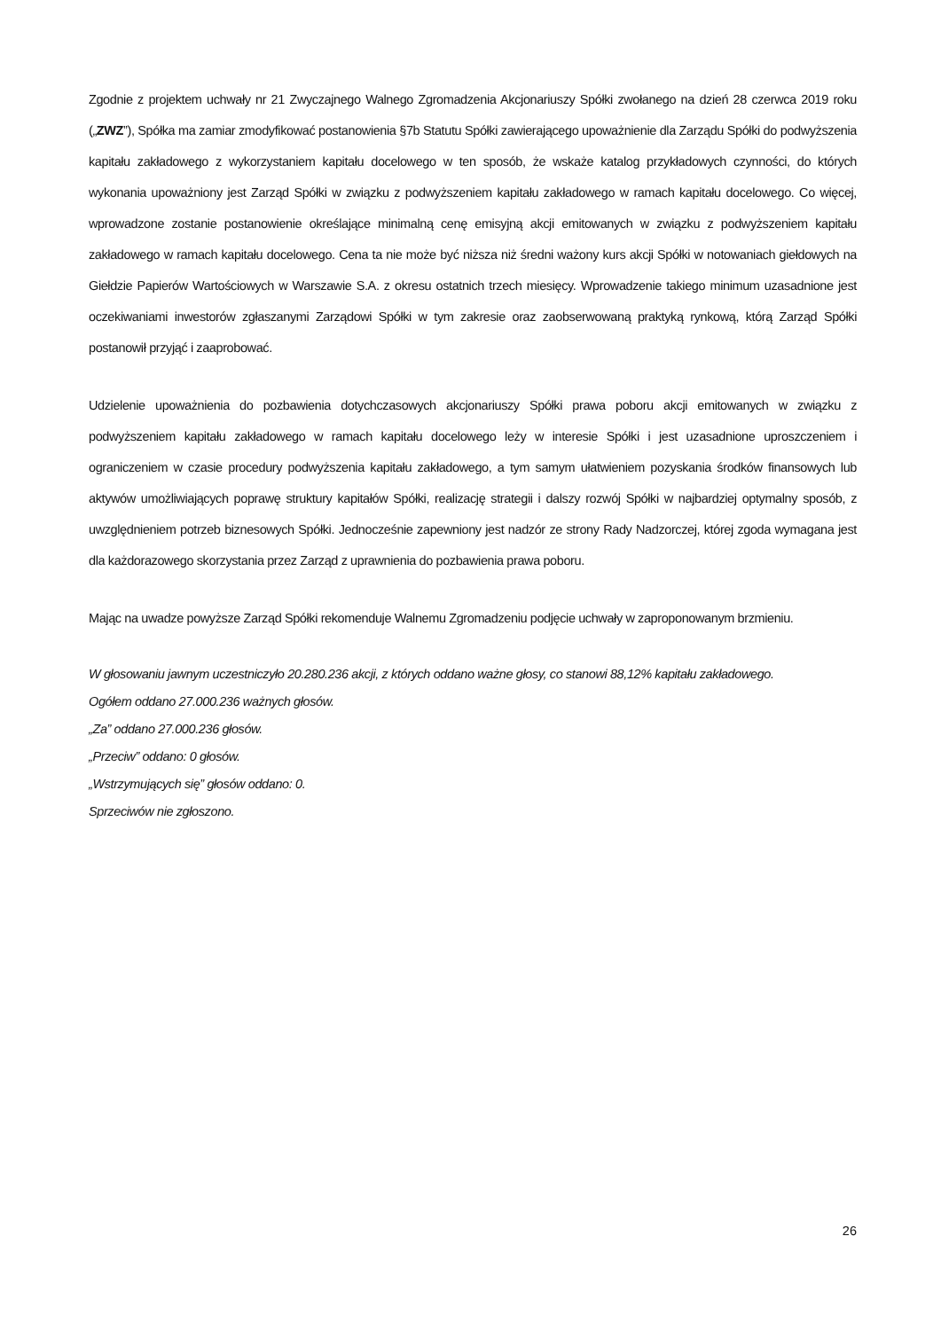Zgodnie z projektem uchwały nr 21 Zwyczajnego Walnego Zgromadzenia Akcjonariuszy Spółki zwołanego na dzień 28 czerwca 2019 roku („ZWZ”), Spółka ma zamiar zmodyfikować postanowienia §7b Statutu Spółki zawierającego upoważnienie dla Zarządu Spółki do podwyższenia kapitału zakładowego z wykorzystaniem kapitału docelowego w ten sposób, że wskaże katalog przykładowych czynności, do których wykonania upoważniony jest Zarząd Spółki w związku z podwyższeniem kapitału zakładowego w ramach kapitału docelowego. Co więcej, wprowadzone zostanie postanowienie określające minimalną cenę emisyjną akcji emitowanych w związku z podwyższeniem kapitału zakładowego w ramach kapitału docelowego. Cena ta nie może być niższa niż średni ważony kurs akcji Spółki w notowaniach giełdowych na Giełdzie Papierów Wartościowych w Warszawie S.A. z okresu ostatnich trzech miesięcy. Wprowadzenie takiego minimum uzasadnione jest oczekiwaniami inwestorów zgłaszanymi Zarządowi Spółki w tym zakresie oraz zaobserwowaną praktyką rynkową, którą Zarząd Spółki postanowił przyjąć i zaaprobować.
Udzielenie upoważnienia do pozbawienia dotychczasowych akcjonariuszy Spółki prawa poboru akcji emitowanych w związku z podwyższeniem kapitału zakładowego w ramach kapitału docelowego leży w interesie Spółki i jest uzasadnione uproszczeniem i ograniczeniem w czasie procedury podwyższenia kapitału zakładowego, a tym samym ułatwieniem pozyskania środków finansowych lub aktywów umożliwiających poprawę struktury kapitałów Spółki, realizację strategii i dalszy rozwój Spółki w najbardziej optymalny sposób, z uwzględnieniem potrzeb biznesowych Spółki. Jednocześnie zapewniony jest nadzór ze strony Rady Nadzorczej, której zgoda wymagana jest dla każdorazowego skorzystania przez Zarząd z uprawnienia do pozbawienia prawa poboru.
Mając na uwadze powyższe Zarząd Spółki rekomenduje Walnemu Zgromadzeniu podjęcie uchwały w zaproponowanym brzmieniu.
W głosowaniu jawnym uczestniczyło 20.280.236 akcji, z których oddano ważne głosy, co stanowi 88,12% kapitału zakładowego.
Ogółem oddano 27.000.236 ważnych głosów.
„Za” oddano 27.000.236 głosów.
„Przeciw” oddano: 0 głosów.
„Wstrzymujących się” głosów oddano: 0.
Sprzeciwów nie zgłoszono.
26